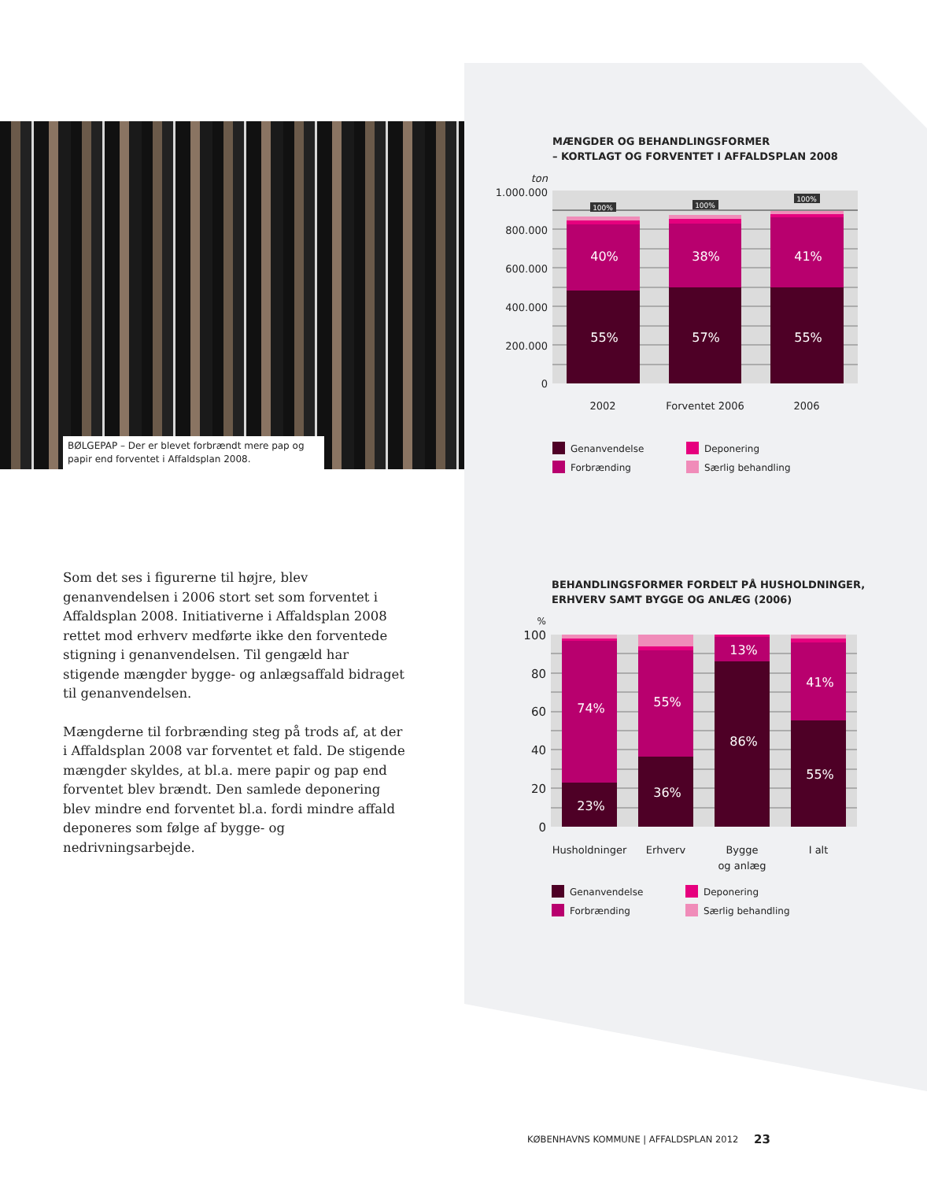BØLGEPAP – Der er blevet forbrændt mere pap og papir end forventet i Affaldsplan 2008.
Som det ses i figurerne til højre, blev genanvendelsen i 2006 stort set som forventet i Affaldsplan 2008. Initiativerne i Affaldsplan 2008 rettet mod erhverv medførte ikke den forventede stigning i genanvendelsen. Til gengæld har stigende mængder bygge- og anlægsaffald bidraget til genanvendelsen.
Mængderne til forbrænding steg på trods af, at der i Affaldsplan 2008 var forventet et fald. De stigende mængder skyldes, at bl.a. mere papir og pap end forventet blev brændt. Den samlede deponering blev mindre end forventet bl.a. fordi mindre affald deponeres som følge af bygge- og nedrivningsarbejde.
MÆNGDER OG BEHANDLINGSFORMER
– KORTLAGT OG FORVENTET I AFFALDSPLAN 2008
ton
1.000.000
800.000
600.000
400.000
200.000
0
100%
100%
100%
40%
38%
41%
55%
57%
55%
2002
Forventet 2006
2006
Genanvendelse
Deponering
Forbrænding
Særlig behandling
BEHANDLINGSFORMER FORDELT PÅ HUSHOLDNINGER,
ERHVERV SAMT BYGGE OG ANLÆG (2006)
%
100
80
60
40
20
0
74%
23%
55%
36%
13%
86%
41%
55%
Husholdninger
Erhverv
Bygge
og anlæg
I alt
Genanvendelse
Deponering
Forbrænding
Særlig behandling
KØBENHAVNS KOMMUNE | AFFALDSPLAN 2012
23